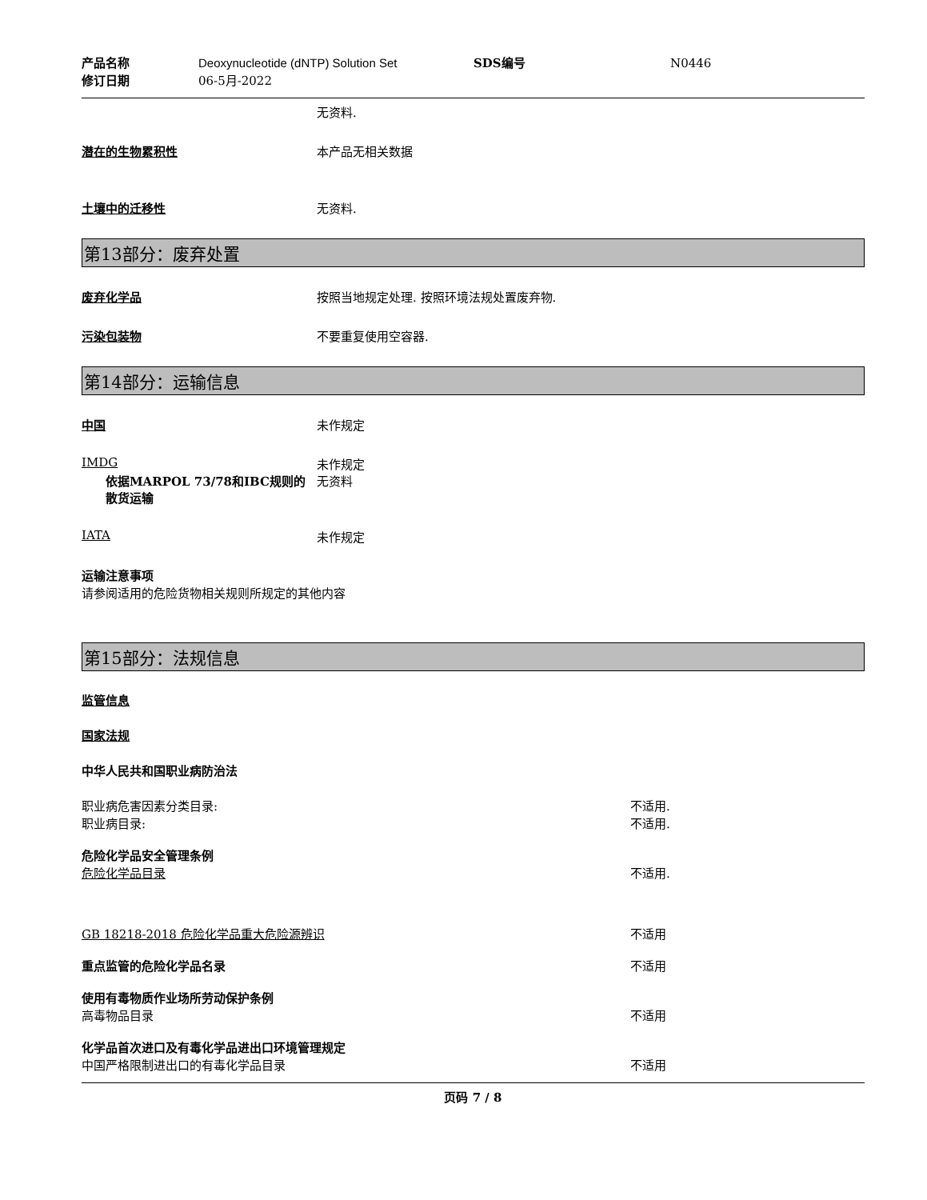产品名称 Deoxynucleotide (dNTP) Solution Set SDS编号 N0446 修订日期 06-5月-2022
无资料.
潜在的生物累积性 本产品无相关数据
土壤中的迁移性 无资料.
第13部分：废弃处置
废弃化学品 按照当地规定处理. 按照环境法规处置废弃物.
污染包装物 不要重复使用空容器.
第14部分：运输信息
中国 未作规定
IMDG 未作规定
依据MARPOL 73/78和IBC规则的散货运输 无资料
IATA 未作规定
运输注意事项
请参阅适用的危险货物相关规则所规定的其他内容
第15部分：法规信息
监管信息
国家法规
中华人民共和国职业病防治法
职业病危害因素分类目录: 不适用. 职业病目录: 不适用.
危险化学品安全管理条例 危险化学品目录 不适用.
GB 18218-2018 危险化学品重大危险源辨识 不适用
重点监管的危险化学品名录 不适用
使用有毒物质作业场所劳动保护条例 高毒物品目录 不适用
化学品首次进口及有毒化学品进出口环境管理规定 中国严格限制进出口的有毒化学品目录 不适用
页码 7 / 8